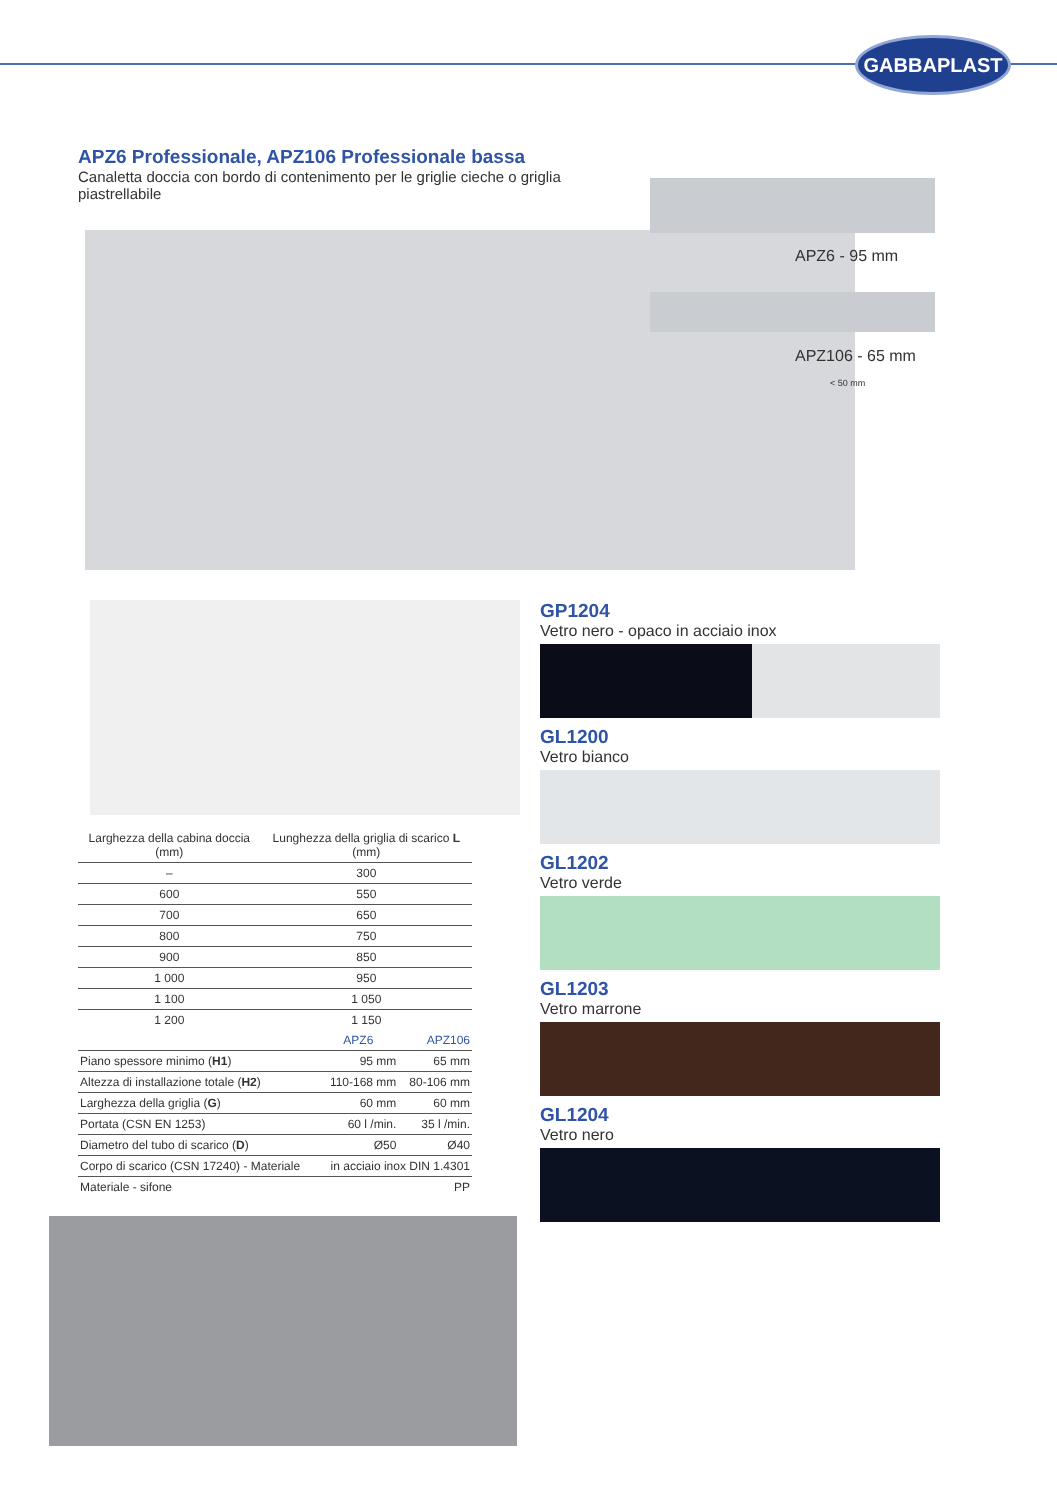GABBAPLAST
APZ6 Professionale, APZ106 Professionale bassa
Canaletta doccia con bordo di contenimento per le griglie cieche o griglia piastrellabile
APZ6 - 95 mm
APZ106 - 65 mm
< 50 mm
| Larghezza della cabina doccia (mm) | Lunghezza della griglia di scarico L (mm) |
| --- | --- |
| – | 300 |
| 600 | 550 |
| 700 | 650 |
| 800 | 750 |
| 900 | 850 |
| 1 000 | 950 |
| 1 100 | 1 050 |
| 1 200 | 1 150 |
| | APZ6 | APZ106 |
| Piano spessore minimo ( H1 ) | 95 mm | 65 mm |
| Altezza di installazione totale ( H2 ) | 110-168 mm | 80-106 mm |
| Larghezza della griglia ( G ) | 60 mm | 60 mm |
| Portata (CSN EN 1253) | 60 l /min. | 35 l /min. |
| Diametro del tubo di scarico ( D ) | Ø50 | Ø40 |
| Corpo di scarico (CSN 17240) - Materiale | in acciaio inox DIN 1.4301 | |
| Materiale - sifone | PP | |
GP1204
Vetro nero - opaco in acciaio inox
GL1200
Vetro bianco
GL1202
Vetro verde
GL1203
Vetro marrone
GL1204
Vetro nero